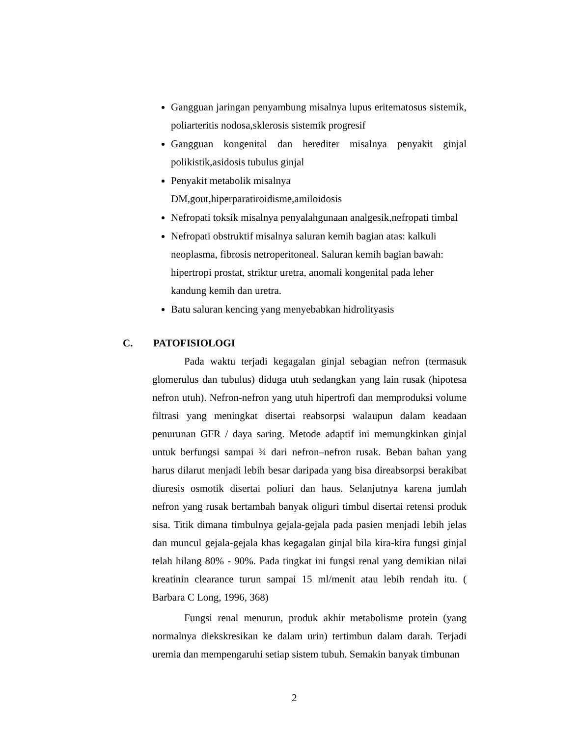Gangguan jaringan penyambung misalnya lupus eritematosus sistemik, poliarteritis nodosa,sklerosis sistemik progresif
Gangguan kongenital dan herediter misalnya penyakit ginjal polikistik,asidosis tubulus ginjal
Penyakit metabolik misalnya
DM,gout,hiperparatiroidisme,amiloidosis
Nefropati toksik misalnya penyalahgunaan analgesik,nefropati timbal
Nefropati obstruktif misalnya saluran kemih bagian atas: kalkuli
neoplasma, fibrosis netroperitoneal. Saluran kemih bagian bawah:
hipertropi prostat, striktur uretra, anomali kongenital pada leher
kandung kemih dan uretra.
Batu saluran kencing yang menyebabkan hidrolityasis
C. PATOFISIOLOGI
Pada waktu terjadi kegagalan ginjal sebagian nefron (termasuk glomerulus dan tubulus) diduga utuh sedangkan yang lain rusak (hipotesa nefron utuh). Nefron-nefron yang utuh hipertrofi dan memproduksi volume filtrasi yang meningkat disertai reabsorpsi walaupun dalam keadaan penurunan GFR / daya saring. Metode adaptif ini memungkinkan ginjal untuk berfungsi sampai ¾ dari nefron–nefron rusak. Beban bahan yang harus dilarut menjadi lebih besar daripada yang bisa direabsorpsi berakibat diuresis osmotik disertai poliuri dan haus. Selanjutnya karena jumlah nefron yang rusak bertambah banyak oliguri timbul disertai retensi produk sisa. Titik dimana timbulnya gejala-gejala pada pasien menjadi lebih jelas dan muncul gejala-gejala khas kegagalan ginjal bila kira-kira fungsi ginjal telah hilang 80% - 90%. Pada tingkat ini fungsi renal yang demikian nilai kreatinin clearance turun sampai 15 ml/menit atau lebih rendah itu. ( Barbara C Long, 1996, 368)
Fungsi renal menurun, produk akhir metabolisme protein (yang normalnya diekskresikan ke dalam urin) tertimbun dalam darah. Terjadi uremia dan mempengaruhi setiap sistem tubuh. Semakin banyak timbunan
2